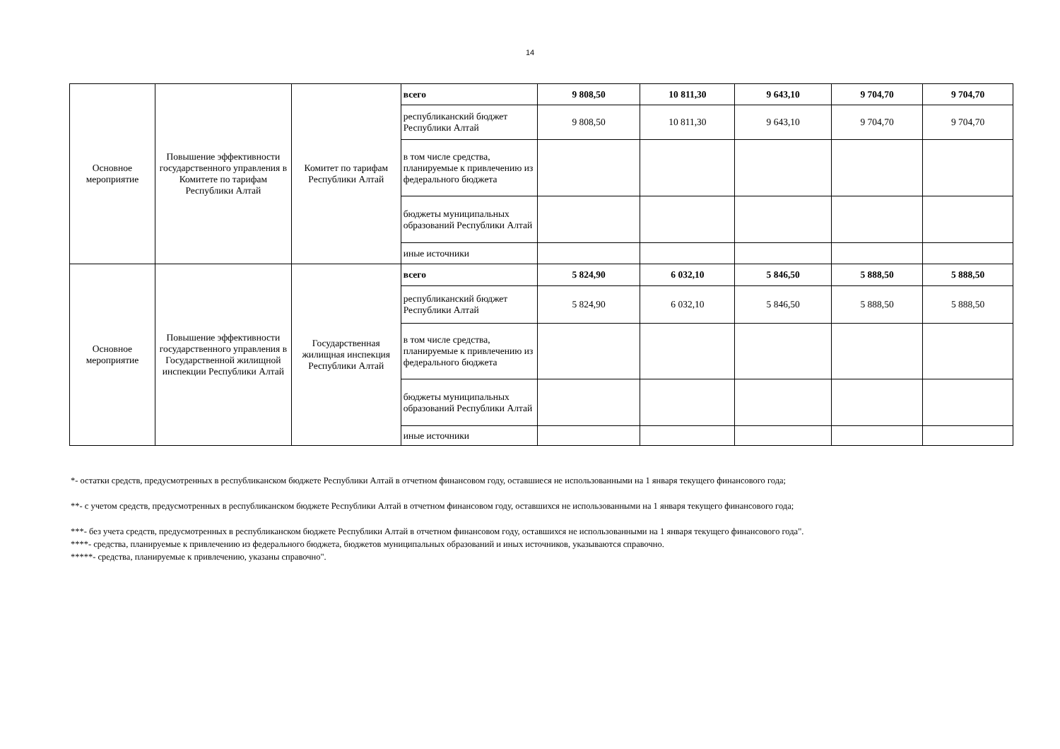14
| Основное мероприятие | Повышение эффективности государственного управления в Комитете по тарифам Республики Алтай | Комитет по тарифам Республики Алтай | всего | 9 808,50 | 10 811,30 | 9 643,10 | 9 704,70 | 9 704,70 |
| | | | республиканский бюджет Республики Алтай | 9 808,50 | 10 811,30 | 9 643,10 | 9 704,70 | 9 704,70 |
| | | | в том числе средства, планируемые к привлечению из федерального бюджета | | | | | |
| | | | бюджеты муниципальных образований Республики Алтай | | | | | |
| | | | иные источники | | | | | |
| Основное мероприятие | Повышение эффективности государственного управления в Государственной жилищной инспекции Республики Алтай | Государственная жилищная инспекция Республики Алтай | всего | 5 824,90 | 6 032,10 | 5 846,50 | 5 888,50 | 5 888,50 |
| | | | республиканский бюджет Республики Алтай | 5 824,90 | 6 032,10 | 5 846,50 | 5 888,50 | 5 888,50 |
| | | | в том числе средства, планируемые к привлечению из федерального бюджета | | | | | |
| | | | бюджеты муниципальных образований Республики Алтай | | | | | |
| | | | иные источники | | | | | |
*- остатки средств, предусмотренных в республиканском бюджете Республики Алтай в отчетном финансовом году, оставшиеся не использованными на 1 января текущего финансового года;
**- с учетом средств, предусмотренных в республиканском бюджете Республики Алтай в отчетном финансовом году, оставшихся не использованными на 1 января текущего финансового года;
***- без учета средств, предусмотренных в республиканском бюджете Республики Алтай в отчетном финансовом году, оставшихся не использованными на 1 января текущего финансового года".
****- средства, планируемые к привлечению из федерального бюджета, бюджетов муниципальных образований и иных источников, указываются справочно.
*****- средства, планируемые к привлечению, указаны справочно".